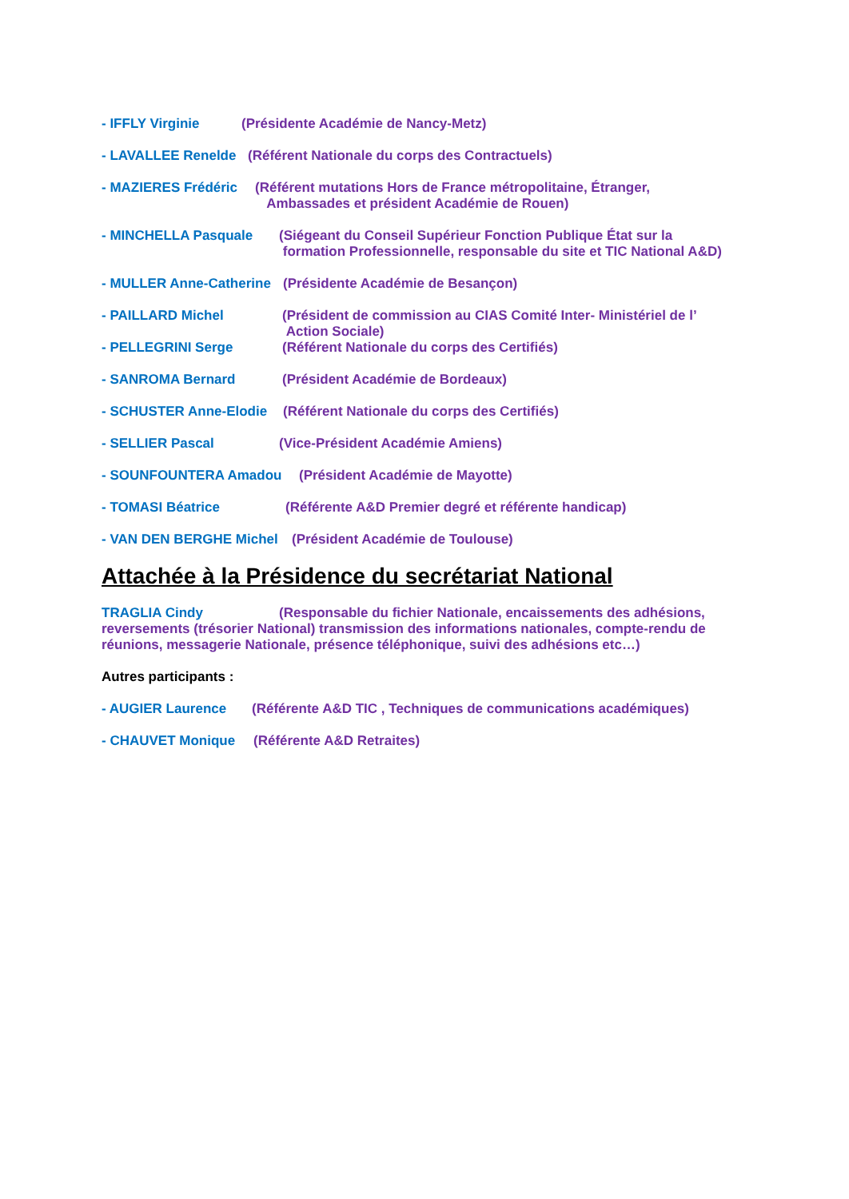- IFFLY Virginie (Présidente Académie de Nancy-Metz)
- LAVALLEE Renelde (Référent Nationale du corps des Contractuels)
- MAZIERES Frédéric (Référent mutations Hors de France métropolitaine, Étranger,
Ambassades et président Académie de Rouen)
- MINCHELLA Pasquale (Siégeant du Conseil Supérieur Fonction Publique État sur la
formation Professionnelle, responsable du site et TIC National A&D)
- MULLER Anne-Catherine (Présidente Académie de Besançon)
- PAILLARD Michel (Président de commission au CIAS Comité Inter- Ministériel de l’
Action Sociale)
- PELLEGRINI Serge (Référent Nationale du corps des Certifiés)
- SANROMA Bernard (Président Académie de Bordeaux)
- SCHUSTER Anne-Elodie (Référent Nationale du corps des Certifiés)
- SELLIER Pascal (Vice-Président Académie Amiens)
- SOUNFOUNTERA Amadou (Président Académie de Mayotte)
- TOMASI Béatrice (Référente A&D Premier degré et référente handicap)
- VAN DEN BERGHE Michel (Président Académie de Toulouse)
Attachée à la Présidence du secrétariat National
TRAGLIA Cindy (Responsable du fichier Nationale, encaissements des adhésions, reversements (trésorier National) transmission des informations nationales, compte-rendu de réunions, messagerie Nationale, présence téléphonique, suivi des adhésions etc…)
Autres participants :
- AUGIER Laurence (Référente A&D TIC , Techniques de communications académiques)
- CHAUVET Monique (Référente A&D Retraites)